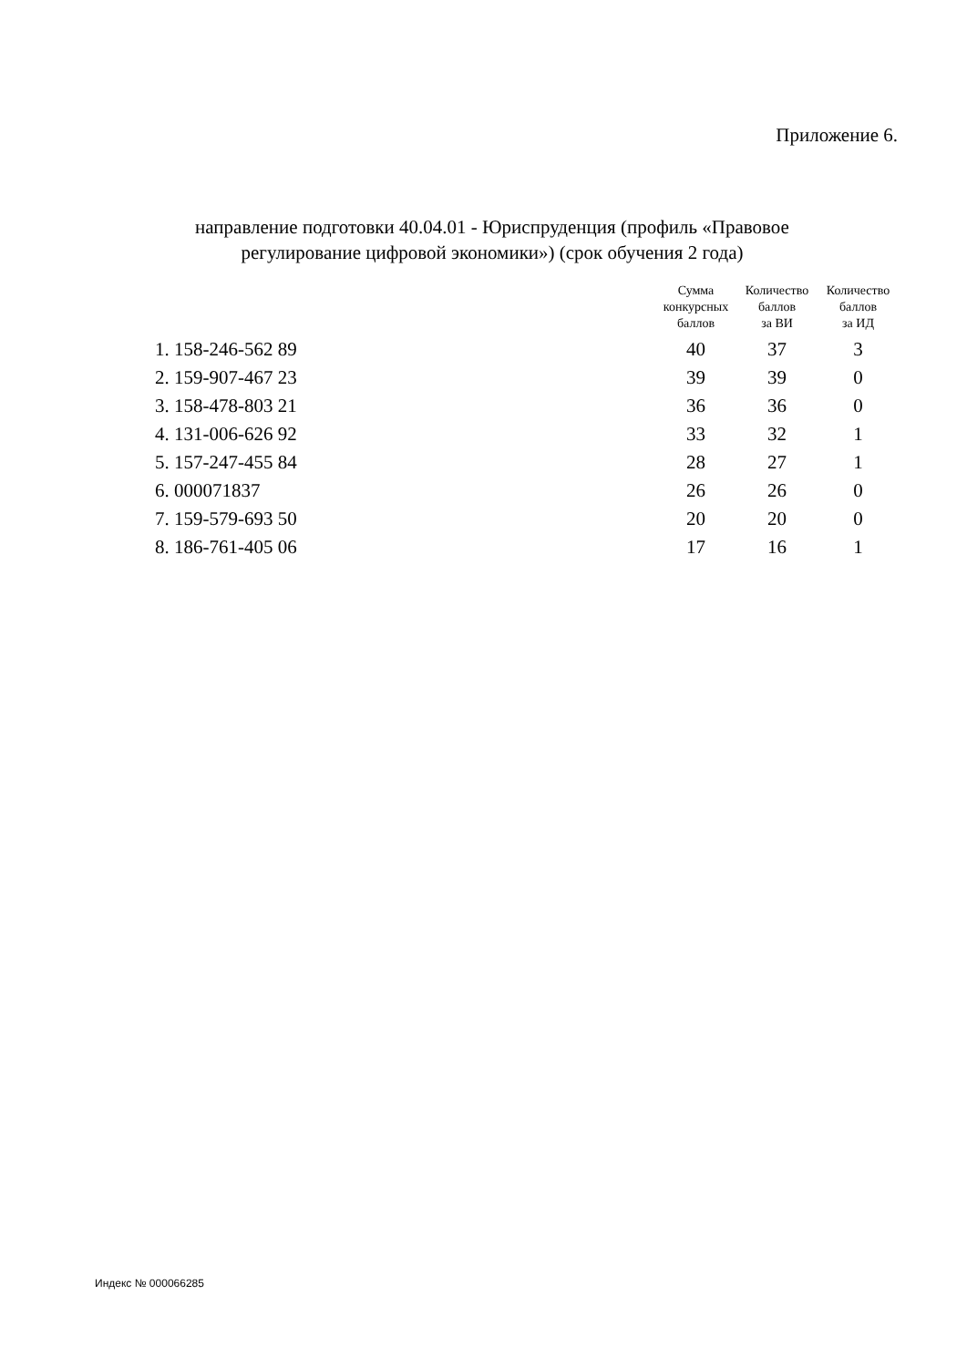Приложение 6.
направление подготовки 40.04.01 - Юриспруденция (профиль «Правовое регулирование цифровой экономики») (срок обучения 2 года)
| | Сумма конкурсных баллов | Количество баллов за ВИ | Количество баллов за ИД |
| --- | --- | --- | --- |
| 1. 158-246-562 89 | 40 | 37 | 3 |
| 2. 159-907-467 23 | 39 | 39 | 0 |
| 3. 158-478-803 21 | 36 | 36 | 0 |
| 4. 131-006-626 92 | 33 | 32 | 1 |
| 5. 157-247-455 84 | 28 | 27 | 1 |
| 6. 000071837 | 26 | 26 | 0 |
| 7. 159-579-693 50 | 20 | 20 | 0 |
| 8. 186-761-405 06 | 17 | 16 | 1 |
Индекс № 000066285